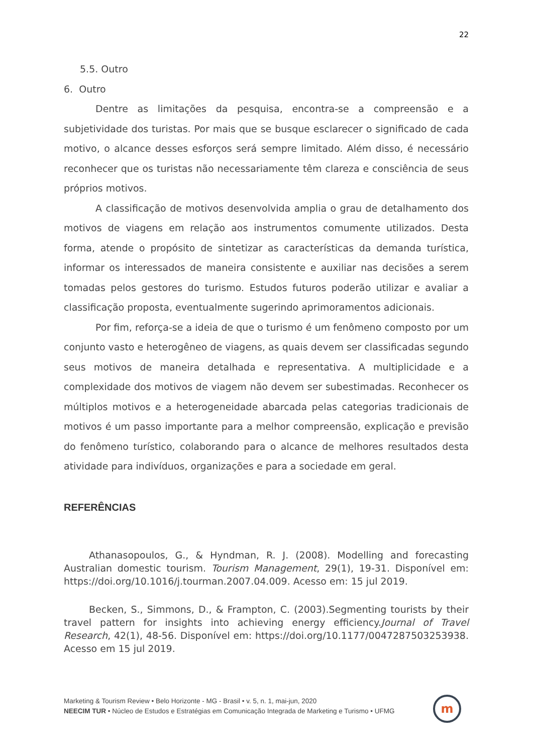22
5.5. Outro
6. Outro
Dentre as limitações da pesquisa, encontra-se a compreensão e a subjetividade dos turistas. Por mais que se busque esclarecer o significado de cada motivo, o alcance desses esforços será sempre limitado. Além disso, é necessário reconhecer que os turistas não necessariamente têm clareza e consciência de seus próprios motivos.
A classificação de motivos desenvolvida amplia o grau de detalhamento dos motivos de viagens em relação aos instrumentos comumente utilizados. Desta forma, atende o propósito de sintetizar as características da demanda turística, informar os interessados de maneira consistente e auxiliar nas decisões a serem tomadas pelos gestores do turismo. Estudos futuros poderão utilizar e avaliar a classificação proposta, eventualmente sugerindo aprimoramentos adicionais.
Por fim, reforça-se a ideia de que o turismo é um fenômeno composto por um conjunto vasto e heterogêneo de viagens, as quais devem ser classificadas segundo seus motivos de maneira detalhada e representativa. A multiplicidade e a complexidade dos motivos de viagem não devem ser subestimadas. Reconhecer os múltiplos motivos e a heterogeneidade abarcada pelas categorias tradicionais de motivos é um passo importante para a melhor compreensão, explicação e previsão do fenômeno turístico, colaborando para o alcance de melhores resultados desta atividade para indivíduos, organizações e para a sociedade em geral.
REFERÊNCIAS
Athanasopoulos, G., & Hyndman, R. J. (2008). Modelling and forecasting Australian domestic tourism. Tourism Management, 29(1), 19-31. Disponível em: https://doi.org/10.1016/j.tourman.2007.04.009. Acesso em: 15 jul 2019.
Becken, S., Simmons, D., & Frampton, C. (2003).Segmenting tourists by their travel pattern for insights into achieving energy efficiency.Journal of Travel Research, 42(1), 48-56. Disponível em: https://doi.org/10.1177/0047287503253938. Acesso em 15 jul 2019.
Marketing & Tourism Review • Belo Horizonte - MG - Brasil • v. 5, n. 1, mai-jun, 2020
NEECIM TUR • Núcleo de Estudos e Estratégias em Comunicação Integrada de Marketing e Turismo • UFMG
m